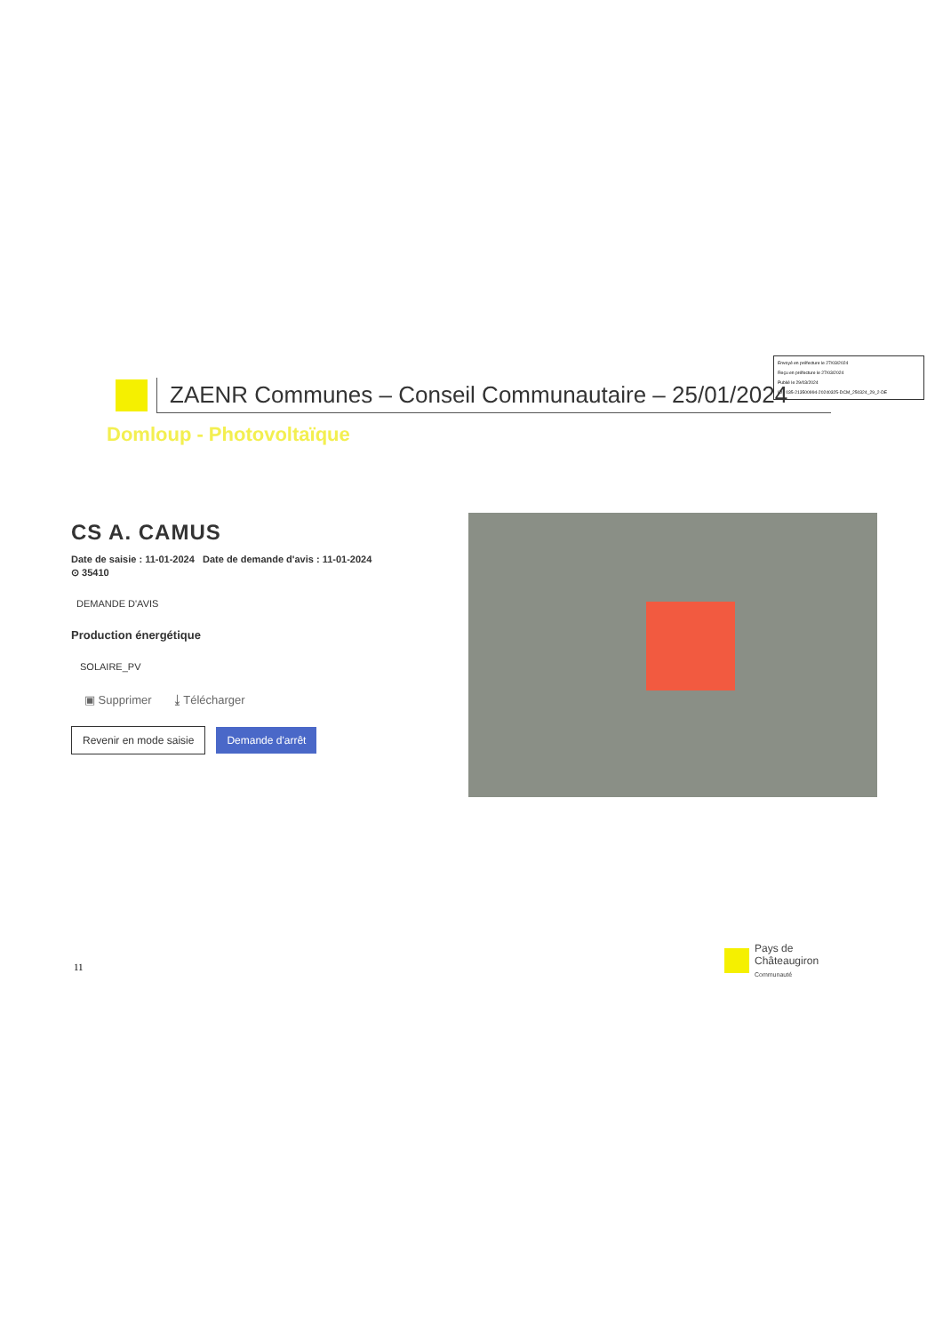Envoyé en préfecture le 27/03/2024
Reçu en préfecture le 27/03/2024
Publié le 29/03/2024
ID : 035-213500994-20240325-DCM_250324_29_2-DE
ZAENR Communes – Conseil Communautaire – 25/01/2024
Domloup - Photovoltaïque
CS A. CAMUS
Date de saisie : 11-01-2024 Date de demande d'avis : 11-01-2024
⊙ 35410
DEMANDE D'AVIS
Production énergétique
SOLAIRE_PV
▣ Supprimer ⤓ Télécharger
Revenir en mode saisie Demande d'arrêt
11
Pays de
Châteaugiron
Communauté